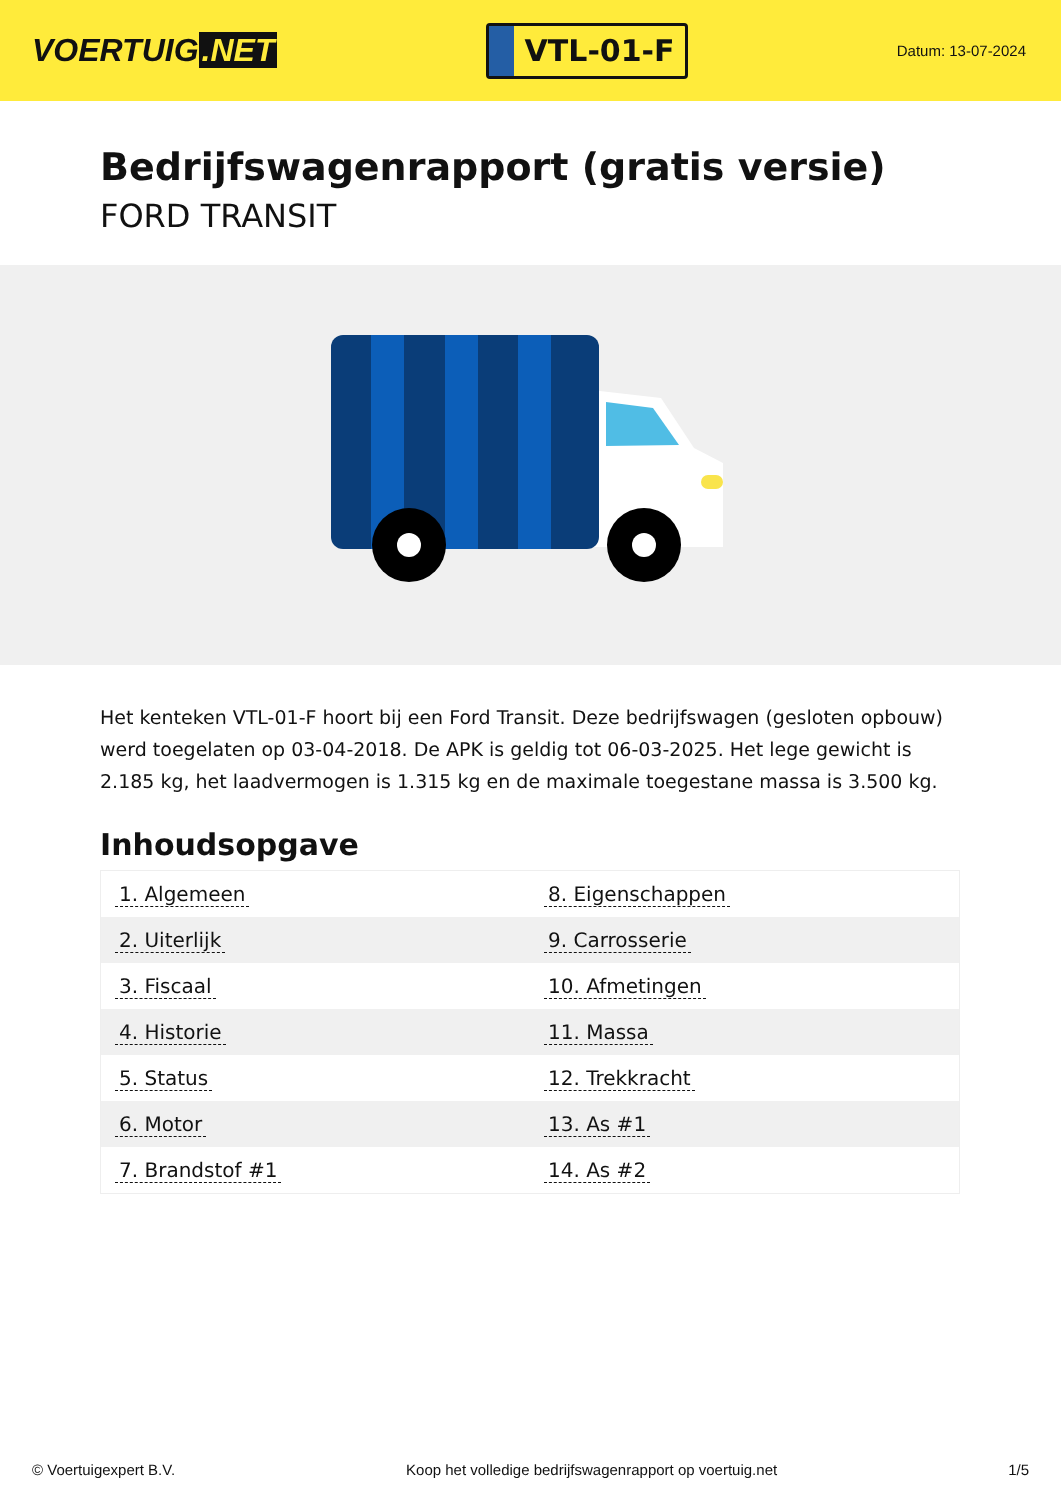VOERTUIG.NET
VTL-01-F
Datum: 13-07-2024
Bedrijfswagenrapport (gratis versie)
FORD TRANSIT
Het kenteken VTL-01-F hoort bij een Ford Transit. Deze bedrijfswagen (gesloten opbouw) werd toegelaten op 03-04-2018. De APK is geldig tot 06-03-2025. Het lege gewicht is 2.185 kg, het laadvermogen is 1.315 kg en de maximale toegestane massa is 3.500 kg.
Inhoudsopgave
| 1. Algemeen | 8. Eigenschappen |
| 2. Uiterlijk | 9. Carrosserie |
| 3. Fiscaal | 10. Afmetingen |
| 4. Historie | 11. Massa |
| 5. Status | 12. Trekkracht |
| 6. Motor | 13. As #1 |
| 7. Brandstof #1 | 14. As #2 |
© Voertuigexpert B.V. Koop het volledige bedrijfswagenrapport op voertuig.net 1/5